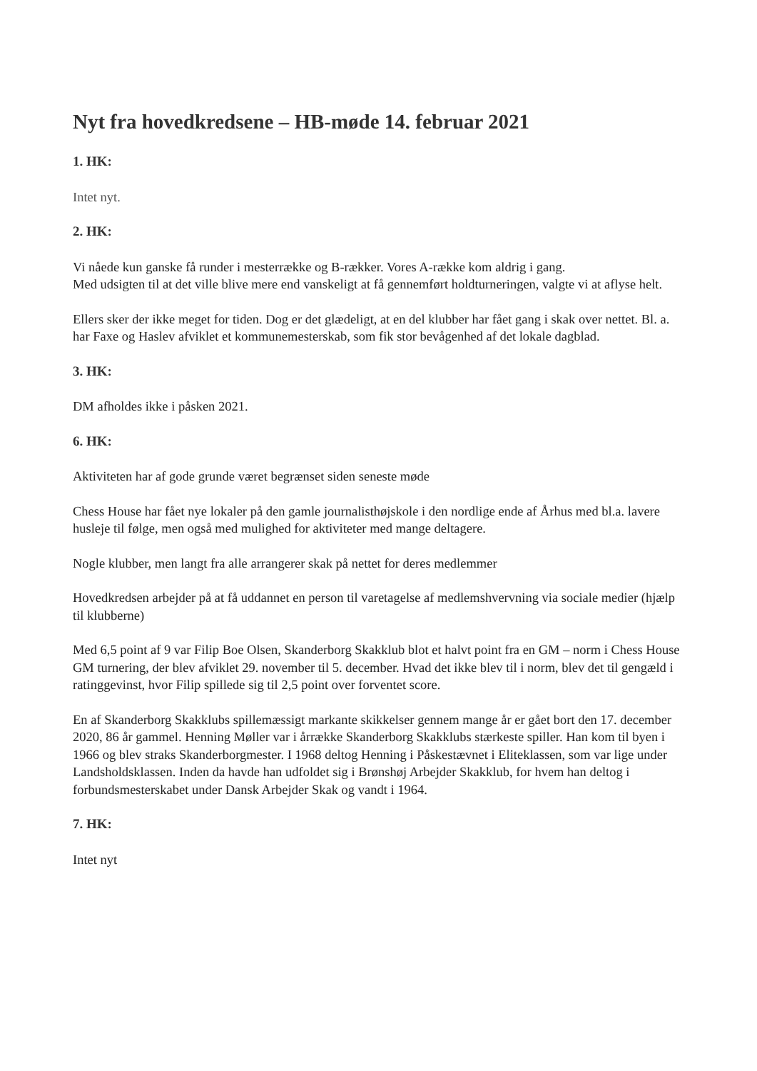Nyt fra hovedkredsene – HB-møde 14. februar 2021
1. HK:
Intet nyt.
2. HK:
Vi nåede kun ganske få runder i mesterrække og B-rækker. Vores A-række kom aldrig i gang.
Med udsigten til at det ville blive mere end vanskeligt at få gennemført holdturneringen, valgte vi at aflyse helt.
Ellers sker der ikke meget for tiden. Dog er det glædeligt, at en del klubber har fået gang i skak over nettet. Bl. a. har Faxe og Haslev afviklet et kommunemesterskab, som fik stor bevågenhed af det lokale dagblad.
3. HK:
DM afholdes ikke i påsken 2021.
6. HK:
Aktiviteten har af gode grunde været begrænset siden seneste møde
Chess House har fået nye lokaler på den gamle journalisthøjskole i den nordlige ende af Århus med bl.a. lavere husleje til følge, men også med mulighed for aktiviteter med mange deltagere.
Nogle klubber, men langt fra alle arrangerer skak på nettet for deres medlemmer
Hovedkredsen arbejder på at få uddannet en person til varetagelse af medlemshvervning via sociale medier (hjælp til klubberne)
Med 6,5 point af 9 var Filip Boe Olsen, Skanderborg Skakklub blot et halvt point fra en GM – norm i Chess House GM turnering, der blev afviklet 29. november til 5. december. Hvad det ikke blev til i norm, blev det til gengæld i ratinggevinst, hvor Filip spillede sig til 2,5 point over forventet score.
En af Skanderborg Skakklubs spillemæssigt markante skikkelser gennem mange år er gået bort den 17. december 2020, 86 år gammel. Henning Møller var i årrække Skanderborg Skakklubs stærkeste spiller. Han kom til byen i 1966 og blev straks Skanderborgmester. I 1968 deltog Henning i Påskestævnet i Eliteklassen, som var lige under Landsholdsklassen. Inden da havde han udfoldet sig i Brønshøj Arbejder Skakklub, for hvem han deltog i forbundsmesterskabet under Dansk Arbejder Skak og vandt i 1964.
7. HK:
Intet nyt